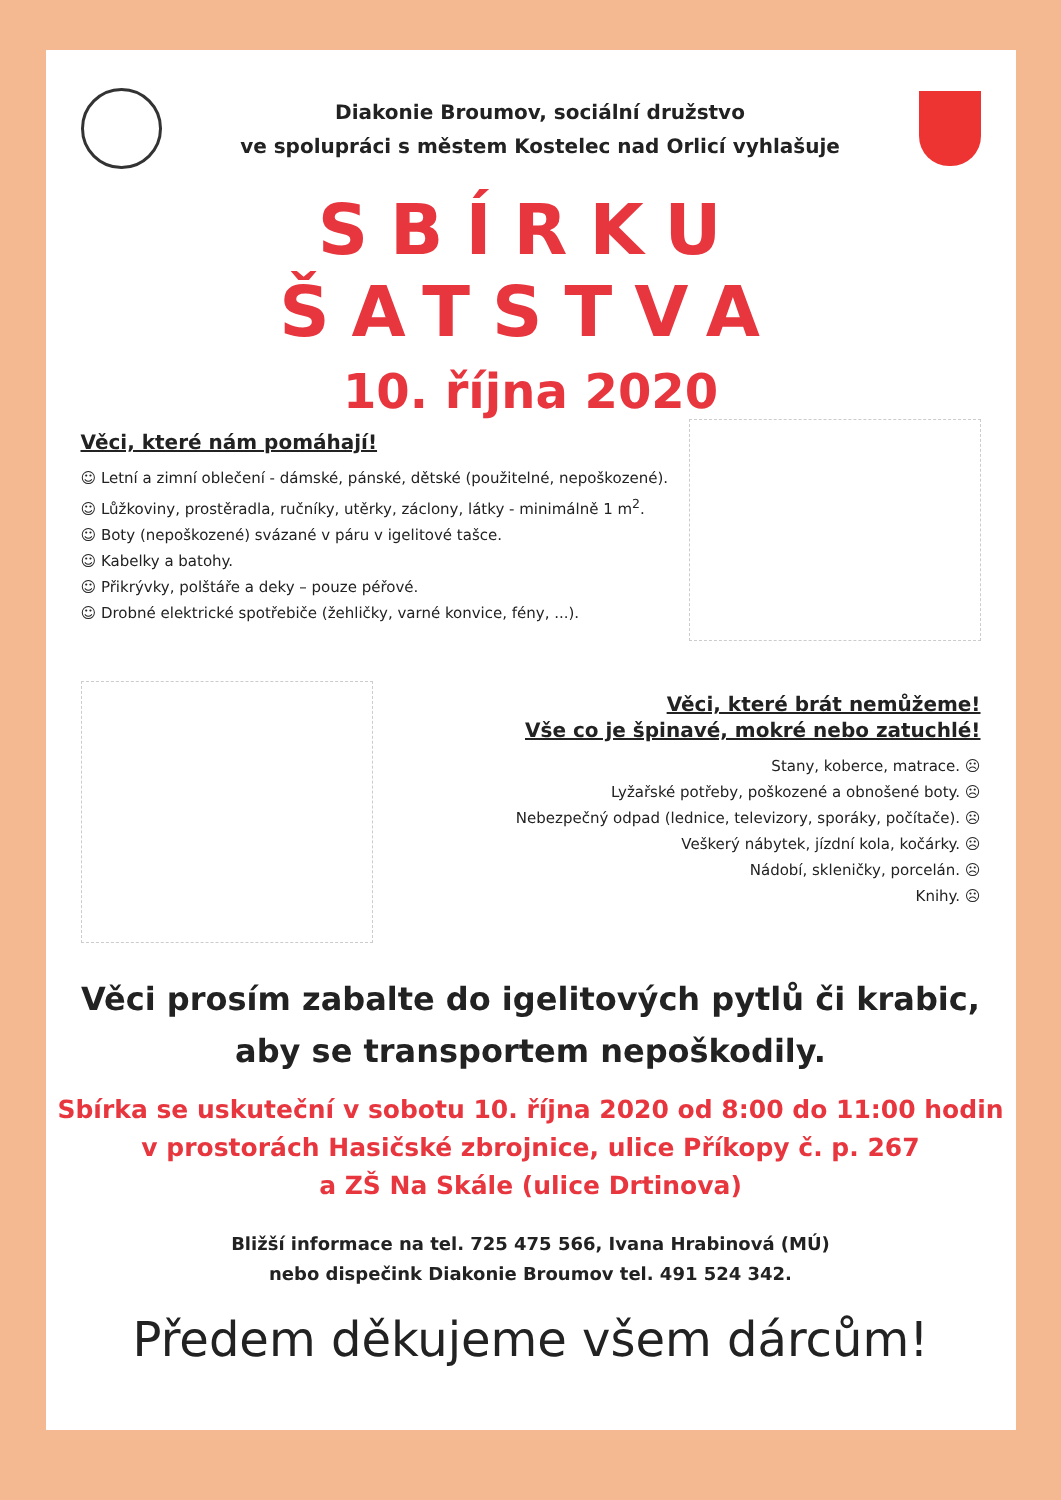Diakonie Broumov, sociální družstvo
ve spolupráci s městem Kostelec nad Orlicí vyhlašuje
SBÍRKU ŠATSTVA
10. října 2020
Věci, které nám pomáhají!
☺ Letní a zimní oblečení - dámské, pánské, dětské (použitelné, nepoškozené).
☺ Lůžkoviny, prostěradla, ručníky, utěrky, záclony, látky - minimálně 1 m<sup>2</sup>.
☺ Boty (nepoškozené) svázané v páru v igelitové tašce.
☺ Kabelky a batohy.
☺ Přikrývky, polštáře a deky – pouze péřové.
☺ Drobné elektrické spotřebiče (žehličky, varné konvice, fény, ...).
Věci, které brát nemůžeme!
Vše co je špinavé, mokré nebo zatuchlé!
Stany, koberce, matrace. ☹
Lyžařské potřeby, poškozené a obnošené boty. ☹
Nebezpečný odpad (lednice, televizory, sporáky, počítače). ☹
Veškerý nábytek, jízdní kola, kočárky. ☹
Nádobí, skleničky, porcelán. ☹
Knihy. ☹
Věci prosím zabalte do igelitových pytlů či krabic,
aby se transportem nepoškodily.
Sbírka se uskuteční v sobotu 10. října 2020 od 8:00 do 11:00 hodin
v prostorách Hasičské zbrojnice, ulice Příkopy č. p. 267
a ZŠ Na Skále (ulice Drtinova)
Bližší informace na tel. 725 475 566, Ivana Hrabinová (MÚ)
nebo dispečink Diakonie Broumov tel. 491 524 342.
Předem děkujeme všem dárcům!